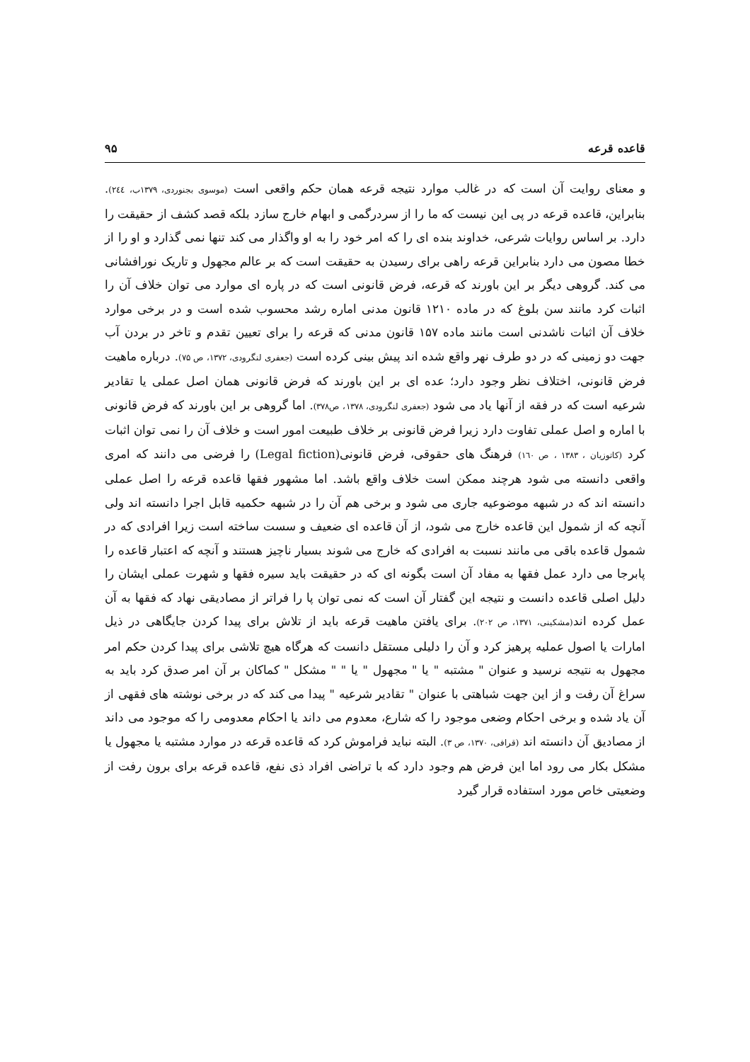قاعده قرعه ۹۵
و معنای روایت آن است که در غالب موارد نتیجه قرعه همان حکم واقعی است (موسوی بجنوردی، ۱۳۷۹ب، ۲٤٤). بنابراین، قاعده قرعه در پی این نیست که ما را از سردرگمی و ابهام خارج سازد بلکه قصد کشف از حقیقت را دارد. بر اساس روایات شرعی، خداوند بنده ای را که امر خود را به او واگذار می کند تنها نمی گذارد و او را از خطا مصون می دارد بنابراین قرعه راهی برای رسیدن به حقیقت است که بر عالم مجهول و تاریک نورافشانی می کند. گروهی دیگر بر این باورند که قرعه، فرض قانونی است که در پاره ای موارد می توان خلاف آن را اثبات کرد مانند سن بلوغ که در ماده ۱۲۱۰ قانون مدنی اماره رشد محسوب شده است و در برخی موارد خلاف آن اثبات ناشدنی است مانند ماده ۱۵۷ قانون مدنی که قرعه را برای تعیین تقدم و تاخر در بردن آب جهت دو زمینی که در دو طرف نهر واقع شده اند پیش بینی کرده است (جعفری لنگرودی، ۱۳۷۲، ص ۷۵). درباره ماهیت فرض قانونی، اختلاف نظر وجود دارد؛ عده ای بر این باورند که فرض قانونی همان اصل عملی یا تقادیر شرعیه است که در فقه از آنها یاد می شود (جعفری لنگرودی، ۱۳۷۸، ص۳۷۸). اما گروهی بر این باورند که فرض قانونی با اماره و اصل عملی تفاوت دارد زیرا فرض قانونی بر خلاف طبیعت امور است و خلاف آن را نمی توان اثبات کرد (کاتوزیان ، ۱۳۸۳ ، ص ۱٦۰) فرهنگ های حقوقی، فرض قانونی(Legal fiction) را فرضی می دانند که امری واقعی دانسته می شود هرچند ممکن است خلاف واقع باشد. اما مشهور فقها قاعده قرعه را اصل عملی دانسته اند که در شبهه موضوعیه جاری می شود و برخی هم آن را در شبهه حکمیه قابل اجرا دانسته اند ولی آنچه که از شمول این قاعده خارج می شود، از آن قاعده ای ضعیف و سست ساخته است زیرا افرادی که در شمول قاعده باقی می مانند نسبت به افرادی که خارج می شوند بسیار ناچیز هستند و آنچه که اعتبار قاعده را پابرجا می دارد عمل فقها به مفاد آن است بگونه ای که در حقیقت باید سیره فقها و شهرت عملی ایشان را دلیل اصلی قاعده دانست و نتیجه این گفتار آن است که نمی توان پا را فراتر از مصادیقی نهاد که فقها به آن عمل کرده اند(مشکینی، ۱۳۷۱، ص ۲۰۲). برای یافتن ماهیت قرعه باید از تلاش برای پیدا کردن جایگاهی در ذیل امارات یا اصول عملیه پرهیز کرد و آن را دلیلی مستقل دانست که هرگاه هیچ تلاشی برای پیدا کردن حکم امر مجهول به نتیجه نرسید و عنوان " مشتبه " یا " مجهول " یا " " مشکل " کماکان بر آن امر صدق کرد باید به سراغ آن رفت و از این جهت شباهتی با عنوان " تقادیر شرعیه " پیدا می کند که در برخی نوشته های فقهی از آن یاد شده و برخی احکام وضعی موجود را که شارع، معدوم می داند یا احکام معدومی را که موجود می داند از مصادیق آن دانسته اند (قرافی، ۱۳۷۰، ص ۳). البته نباید فراموش کرد که قاعده قرعه در موارد مشتبه یا مجهول یا مشکل بکار می رود اما این فرض هم وجود دارد که با تراضی افراد ذی نفع، قاعده قرعه برای برون رفت از وضعیتی خاص مورد استفاده قرار گیرد